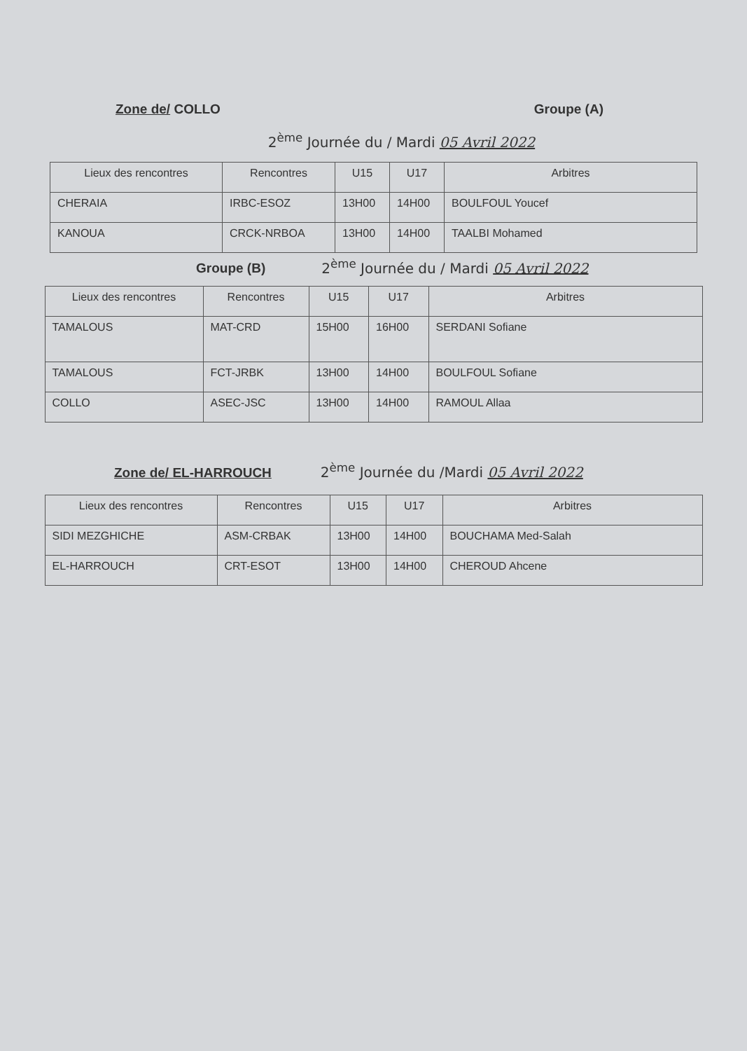Zone de/ COLLO
Groupe (A)
2<sup>ème</sup> Journée du / Mardi 05 Avril 2022
| Lieux des rencontres | Rencontres | U15 | U17 | Arbitres |
| --- | --- | --- | --- | --- |
| CHERAIA | IRBC-ESOZ | 13H00 | 14H00 | BOULFOUL Youcef |
| KANOUA | CRCK-NRBOA | 13H00 | 14H00 | TAALBI Mohamed |
Groupe (B) 2<sup>ème</sup> Journée du / Mardi 05 Avril 2022
| Lieux des rencontres | Rencontres | U15 | U17 | Arbitres |
| --- | --- | --- | --- | --- |
| TAMALOUS | MAT-CRD | 15H00 | 16H00 | SERDANI Sofiane |
| TAMALOUS | FCT-JRBK | 13H00 | 14H00 | BOULFOUL Sofiane |
| COLLO | ASEC-JSC | 13H00 | 14H00 | RAMOUL Allaa |
Zone de/ EL-HARROUCH 2<sup>ème</sup> Journée du /Mardi 05 Avril 2022
| Lieux des rencontres | Rencontres | U15 | U17 | Arbitres |
| --- | --- | --- | --- | --- |
| SIDI MEZGHICHE | ASM-CRBAK | 13H00 | 14H00 | BOUCHAMA Med-Salah |
| EL-HARROUCH | CRT-ESOT | 13H00 | 14H00 | CHEROUD Ahcene |